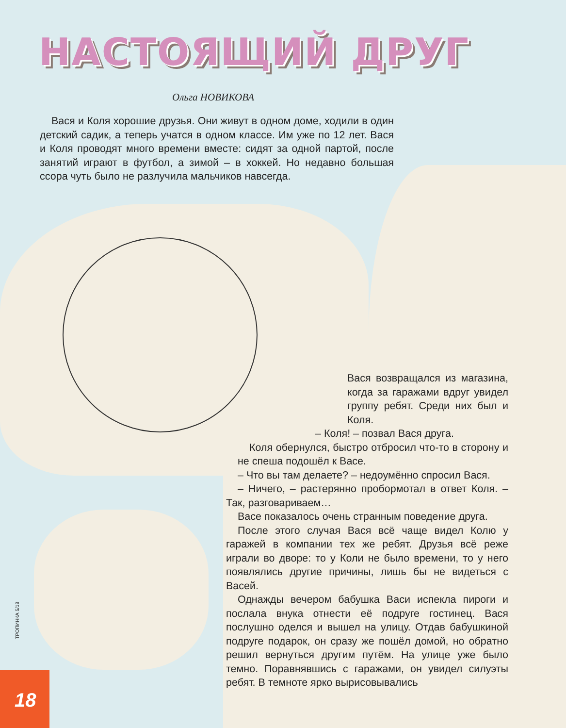НАСТОЯЩИЙ ДРУГ
Ольга НОВИКОВА
Вася и Коля хорошие друзья. Они живут в одном доме, ходили в один детский садик, а теперь учатся в одном классе. Им уже по 12 лет. Вася и Коля проводят много времени вместе: сидят за одной партой, после занятий играют в футбол, а зимой – в хоккей. Но недавно большая ссора чуть было не разлучила мальчиков навсегда.
Вася возвращался из магазина, когда за гаражами вдруг увидел группу ребят. Среди них был и Коля.
– Коля! – позвал Вася друга.
Коля обернулся, быстро отбросил что-то в сторону и не спеша подошёл к Васе.
– Что вы там делаете? – недоумённо спросил Вася.
– Ничего, – растерянно пробормотал в ответ Коля. – Так, разговариваем…
Васе показалось очень странным поведение друга.
После этого случая Вася всё чаще видел Колю у гаражей в компании тех же ребят. Друзья всё реже играли во дворе: то у Коли не было времени, то у него появлялись другие причины, лишь бы не видеться с Васей.
Однажды вечером бабушка Васи испекла пироги и послала внука отнести её подруге гостинец. Вася послушно оделся и вышел на улицу. Отдав бабушкиной подруге подарок, он сразу же пошёл домой, но обратно решил вернуться другим путём. На улице уже было темно. Поравнявшись с гаражами, он увидел силуэты ребят. В темноте ярко вырисовывались
ТРОПИНКА 5/18
18